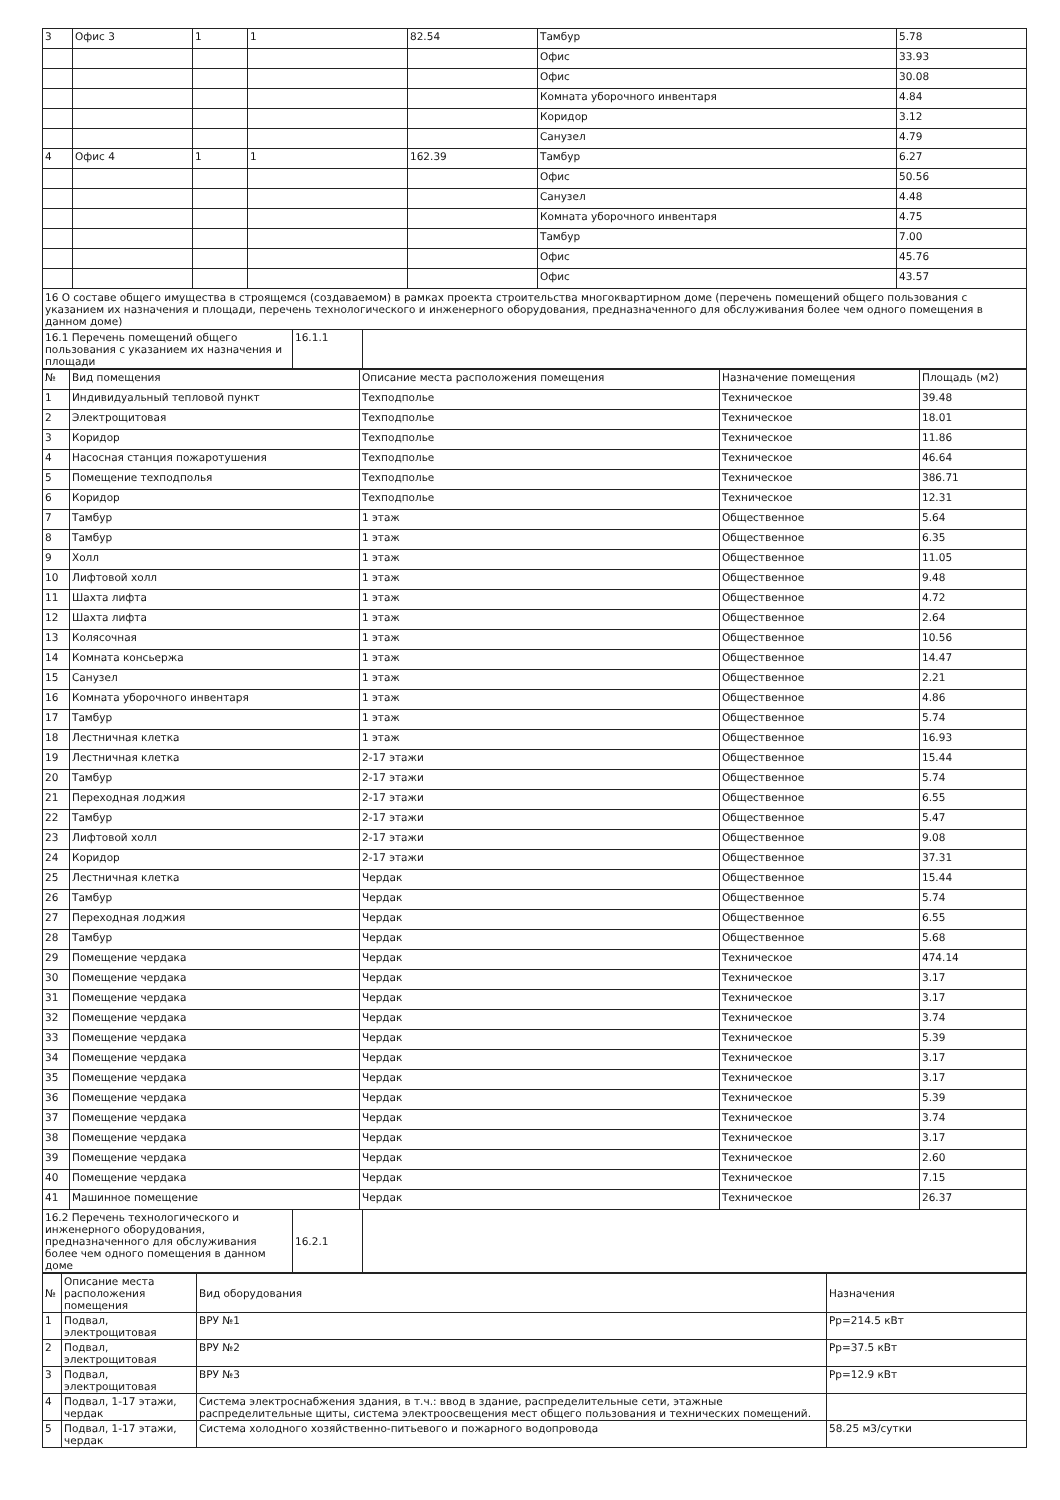| 3 | Офис 3 | 1 | 1 | 82.54 | Тамбур | 5.78 |
| | | | | | Офис | 33.93 |
| | | | | | Офис | 30.08 |
| | | | | | Комната уборочного инвентаря | 4.84 |
| | | | | | Коридор | 3.12 |
| | | | | | Санузел | 4.79 |
| 4 | Офис 4 | 1 | 1 | 162.39 | Тамбур | 6.27 |
| | | | | | Офис | 50.56 |
| | | | | | Санузел | 4.48 |
| | | | | | Комната уборочного инвентаря | 4.75 |
| | | | | | Тамбур | 7.00 |
| | | | | | Офис | 45.76 |
| | | | | | Офис | 43.57 |
16 О составе общего имущества в строящемся (создаваемом) в рамках проекта строительства многоквартирном доме (перечень помещений общего пользования с указанием их назначения и площади, перечень технологического и инженерного оборудования, предназначенного для обслуживания более чем одного помещения в данном доме)
| 16.1 Перечень помещений общего пользования с указанием их назначения и площади | 16.1.1 | |
| № | Вид помещения | Описание места расположения помещения | Назначение помещения | Площадь (м2) |
| --- | --- | --- | --- | --- |
| 1 | Индивидуальный тепловой пункт | Техподполье | Техническое | 39.48 |
| 2 | Электрощитовая | Техподполье | Техническое | 18.01 |
| 3 | Коридор | Техподполье | Техническое | 11.86 |
| 4 | Насосная станция пожаротушения | Техподполье | Техническое | 46.64 |
| 5 | Помещение техподполья | Техподполье | Техническое | 386.71 |
| 6 | Коридор | Техподполье | Техническое | 12.31 |
| 7 | Тамбур | 1 этаж | Общественное | 5.64 |
| 8 | Тамбур | 1 этаж | Общественное | 6.35 |
| 9 | Холл | 1 этаж | Общественное | 11.05 |
| 10 | Лифтовой холл | 1 этаж | Общественное | 9.48 |
| 11 | Шахта лифта | 1 этаж | Общественное | 4.72 |
| 12 | Шахта лифта | 1 этаж | Общественное | 2.64 |
| 13 | Колясочная | 1 этаж | Общественное | 10.56 |
| 14 | Комната консьержа | 1 этаж | Общественное | 14.47 |
| 15 | Санузел | 1 этаж | Общественное | 2.21 |
| 16 | Комната уборочного инвентаря | 1 этаж | Общественное | 4.86 |
| 17 | Тамбур | 1 этаж | Общественное | 5.74 |
| 18 | Лестничная клетка | 1 этаж | Общественное | 16.93 |
| 19 | Лестничная клетка | 2-17 этажи | Общественное | 15.44 |
| 20 | Тамбур | 2-17 этажи | Общественное | 5.74 |
| 21 | Переходная лоджия | 2-17 этажи | Общественное | 6.55 |
| 22 | Тамбур | 2-17 этажи | Общественное | 5.47 |
| 23 | Лифтовой холл | 2-17 этажи | Общественное | 9.08 |
| 24 | Коридор | 2-17 этажи | Общественное | 37.31 |
| 25 | Лестничная клетка | Чердак | Общественное | 15.44 |
| 26 | Тамбур | Чердак | Общественное | 5.74 |
| 27 | Переходная лоджия | Чердак | Общественное | 6.55 |
| 28 | Тамбур | Чердак | Общественное | 5.68 |
| 29 | Помещение чердака | Чердак | Техническое | 474.14 |
| 30 | Помещение чердака | Чердак | Техническое | 3.17 |
| 31 | Помещение чердака | Чердак | Техническое | 3.17 |
| 32 | Помещение чердака | Чердак | Техническое | 3.74 |
| 33 | Помещение чердака | Чердак | Техническое | 5.39 |
| 34 | Помещение чердака | Чердак | Техническое | 3.17 |
| 35 | Помещение чердака | Чердак | Техническое | 3.17 |
| 36 | Помещение чердака | Чердак | Техническое | 5.39 |
| 37 | Помещение чердака | Чердак | Техническое | 3.74 |
| 38 | Помещение чердака | Чердак | Техническое | 3.17 |
| 39 | Помещение чердака | Чердак | Техническое | 2.60 |
| 40 | Помещение чердака | Чердак | Техническое | 7.15 |
| 41 | Машинное помещение | Чердак | Техническое | 26.37 |
| 16.2 Перечень технологического и инженерного оборудования, предназначенного для обслуживания более чем одного помещения в данном доме | 16.2.1 | |
| № | Описание места расположения помещения | Вид оборудования | Назначения |
| --- | --- | --- | --- |
| 1 | Подвал, электрощитовая | ВРУ №1 | Рр=214.5 кВт |
| 2 | Подвал, электрощитовая | ВРУ №2 | Рр=37.5 кВт |
| 3 | Подвал, электрощитовая | ВРУ №3 | Рр=12.9 кВт |
| 4 | Подвал, 1-17 этажи, чердак | Система электроснабжения здания, в т.ч.: ввод в здание, распределительные сети, этажные распределительные щиты, система электроосвещения мест общего пользования и технических помещений. | |
| 5 | Подвал, 1-17 этажи, чердак | Система холодного хозяйственно-питьевого и пожарного водопровода | 58.25 м3/сутки |